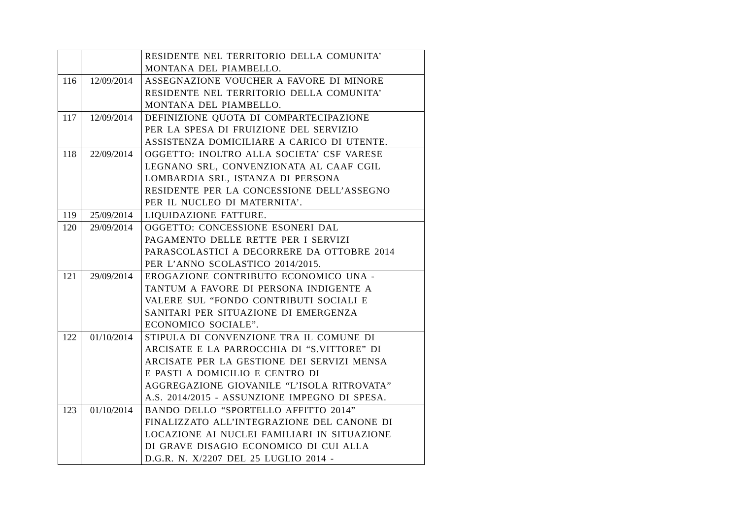| | | RESIDENTE NEL TERRITORIO DELLA COMUNITA’ MONTANA DEL PIAMBELLO. |
| 116 | 12/09/2014 | ASSEGNAZIONE VOUCHER A FAVORE DI MINORE RESIDENTE NEL TERRITORIO DELLA COMUNITA’ MONTANA DEL PIAMBELLO. |
| 117 | 12/09/2014 | DEFINIZIONE QUOTA DI COMPARTECIPAZIONE PER LA SPESA DI FRUIZIONE DEL SERVIZIO ASSISTENZA DOMICILIARE A CARICO DI UTENTE. |
| 118 | 22/09/2014 | OGGETTO: INOLTRO ALLA SOCIETA’ CSF VARESE LEGNANO SRL, CONVENZIONATA AL CAAF CGIL LOMBARDIA SRL, ISTANZA DI PERSONA RESIDENTE PER LA CONCESSIONE DELL’ASSEGNO PER IL NUCLEO DI MATERNITA’. |
| 119 | 25/09/2014 | LIQUIDAZIONE FATTURE. |
| 120 | 29/09/2014 | OGGETTO: CONCESSIONE ESONERI DAL PAGAMENTO DELLE RETTE PER I SERVIZI PARASCOLASTICI A DECORRERE DA OTTOBRE 2014 PER L’ANNO SCOLASTICO 2014/2015. |
| 121 | 29/09/2014 | EROGAZIONE CONTRIBUTO ECONOMICO UNA - TANTUM A FAVORE DI PERSONA INDIGENTE A VALERE SUL “FONDO CONTRIBUTI SOCIALI E SANITARI PER SITUAZIONE DI EMERGENZA ECONOMICO SOCIALE”. |
| 122 | 01/10/2014 | STIPULA DI CONVENZIONE TRA IL COMUNE DI ARCISATE E LA PARROCCHIA DI “S.VITTORE” DI ARCISATE PER LA GESTIONE DEI SERVIZI MENSA E PASTI A DOMICILIO E CENTRO DI AGGREGAZIONE GIOVANILE “L’ISOLA RITROVATA” A.S. 2014/2015 - ASSUNZIONE IMPEGNO DI SPESA. |
| 123 | 01/10/2014 | BANDO DELLO “SPORTELLO AFFITTO 2014” FINALIZZATO ALL’INTEGRAZIONE DEL CANONE DI LOCAZIONE AI NUCLEI FAMILIARI IN SITUAZIONE DI GRAVE DISAGIO ECONOMICO DI CUI ALLA D.G.R. N. X/2207 DEL 25 LUGLIO 2014 - |